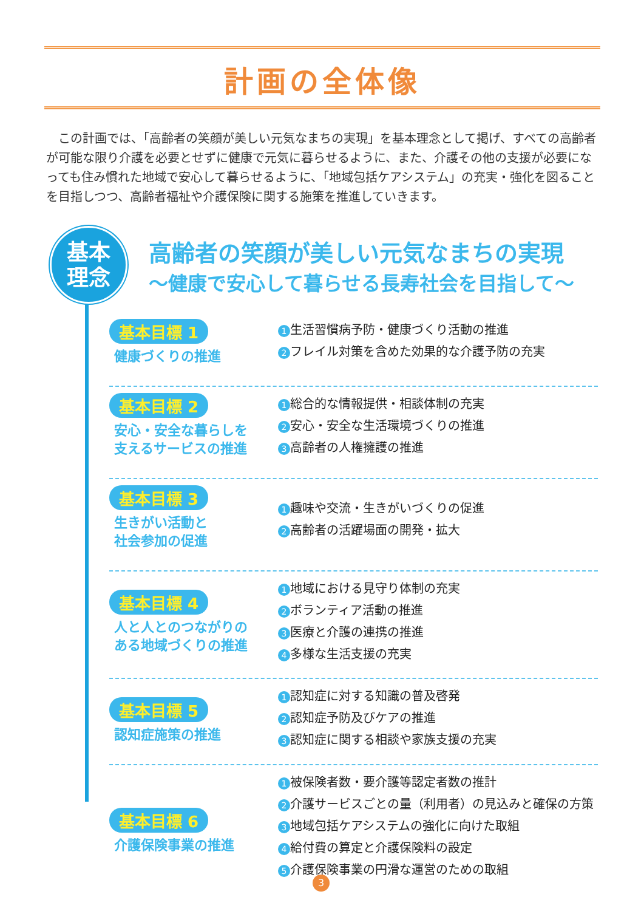計画の全体像
この計画では、「高齢者の笑顔が美しい元気なまちの実現」を基本理念として掲げ、すべての高齢者が可能な限り介護を必要とせずに健康で元気に暮らせるように、また、介護その他の支援が必要になっても住み慣れた地域で安心して暮らせるように、「地域包括ケアシステム」の充実・強化を図ることを目指しつつ、高齢者福祉や介護保険に関する施策を推進していきます。
基本
理念
高齢者の笑顔が美しい元気なまちの実現
～健康で安心して暮らせる長寿社会を目指して～
基本目標 1
健康づくりの推進
1 生活習慣病予防・健康づくり活動の推進
2 フレイル対策を含めた効果的な介護予防の充実
基本目標 2
安心・安全な暮らしを
支えるサービスの推進
1 総合的な情報提供・相談体制の充実
2 安心・安全な生活環境づくりの推進
3 高齢者の人権擁護の推進
基本目標 3
生きがい活動と
社会参加の促進
1 趣味や交流・生きがいづくりの促進
2 高齢者の活躍場面の開発・拡大
基本目標 4
人と人とのつながりの
ある地域づくりの推進
1 地域における見守り体制の充実
2 ボランティア活動の推進
3 医療と介護の連携の推進
4 多様な生活支援の充実
基本目標 5
認知症施策の推進
1 認知症に対する知識の普及啓発
2 認知症予防及びケアの推進
3 認知症に関する相談や家族支援の充実
基本目標 6
介護保険事業の推進
1 被保険者数・要介護等認定者数の推計
2 介護サービスごとの量（利用者）の見込みと確保の方策
3 地域包括ケアシステムの強化に向けた取組
4 給付費の算定と介護保険料の設定
5 介護保険事業の円滑な運営のための取組
3